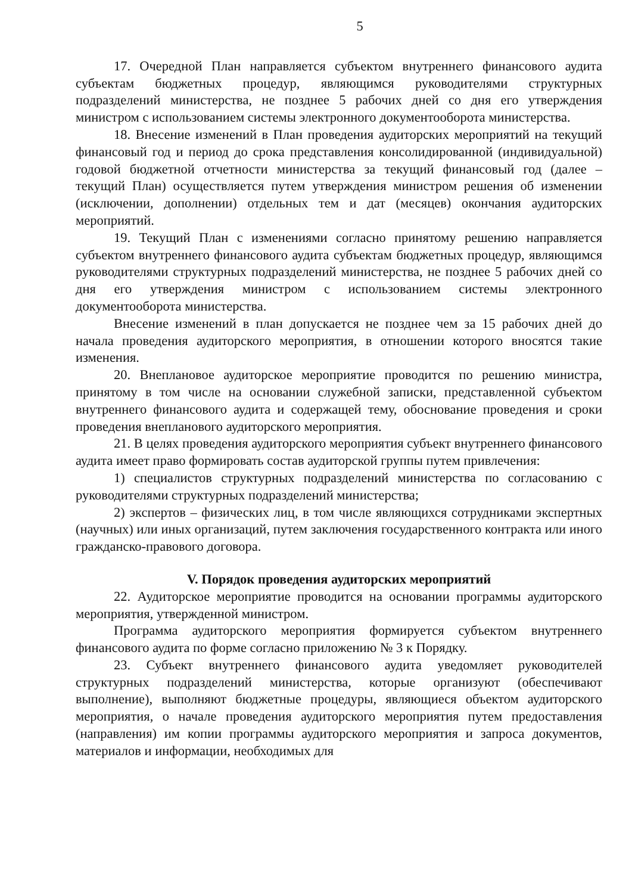5
17. Очередной План направляется субъектом внутреннего финансового аудита субъектам бюджетных процедур, являющимся руководителями структурных подразделений министерства, не позднее 5 рабочих дней со дня его утверждения министром с использованием системы электронного документооборота министерства.
18. Внесение изменений в План проведения аудиторских мероприятий на текущий финансовый год и период до срока представления консолидированной (индивидуальной) годовой бюджетной отчетности министерства за текущий финансовый год (далее – текущий План) осуществляется путем утверждения министром решения об изменении (исключении, дополнении) отдельных тем и дат (месяцев) окончания аудиторских мероприятий.
19. Текущий План с изменениями согласно принятому решению направляется субъектом внутреннего финансового аудита субъектам бюджетных процедур, являющимся руководителями структурных подразделений министерства, не позднее 5 рабочих дней со дня его утверждения министром с использованием системы электронного документооборота министерства.
Внесение изменений в план допускается не позднее чем за 15 рабочих дней до начала проведения аудиторского мероприятия, в отношении которого вносятся такие изменения.
20. Внеплановое аудиторское мероприятие проводится по решению министра, принятому в том числе на основании служебной записки, представленной субъектом внутреннего финансового аудита и содержащей тему, обоснование проведения и сроки проведения внепланового аудиторского мероприятия.
21. В целях проведения аудиторского мероприятия субъект внутреннего финансового аудита имеет право формировать состав аудиторской группы путем привлечения:
1) специалистов структурных подразделений министерства по согласованию с руководителями структурных подразделений министерства;
2) экспертов – физических лиц, в том числе являющихся сотрудниками экспертных (научных) или иных организаций, путем заключения государственного контракта или иного гражданско-правового договора.
V. Порядок проведения аудиторских мероприятий
22. Аудиторское мероприятие проводится на основании программы аудиторского мероприятия, утвержденной министром.
Программа аудиторского мероприятия формируется субъектом внутреннего финансового аудита по форме согласно приложению № 3 к Порядку.
23. Субъект внутреннего финансового аудита уведомляет руководителей структурных подразделений министерства, которые организуют (обеспечивают выполнение), выполняют бюджетные процедуры, являющиеся объектом аудиторского мероприятия, о начале проведения аудиторского мероприятия путем предоставления (направления) им копии программы аудиторского мероприятия и запроса документов, материалов и информации, необходимых для